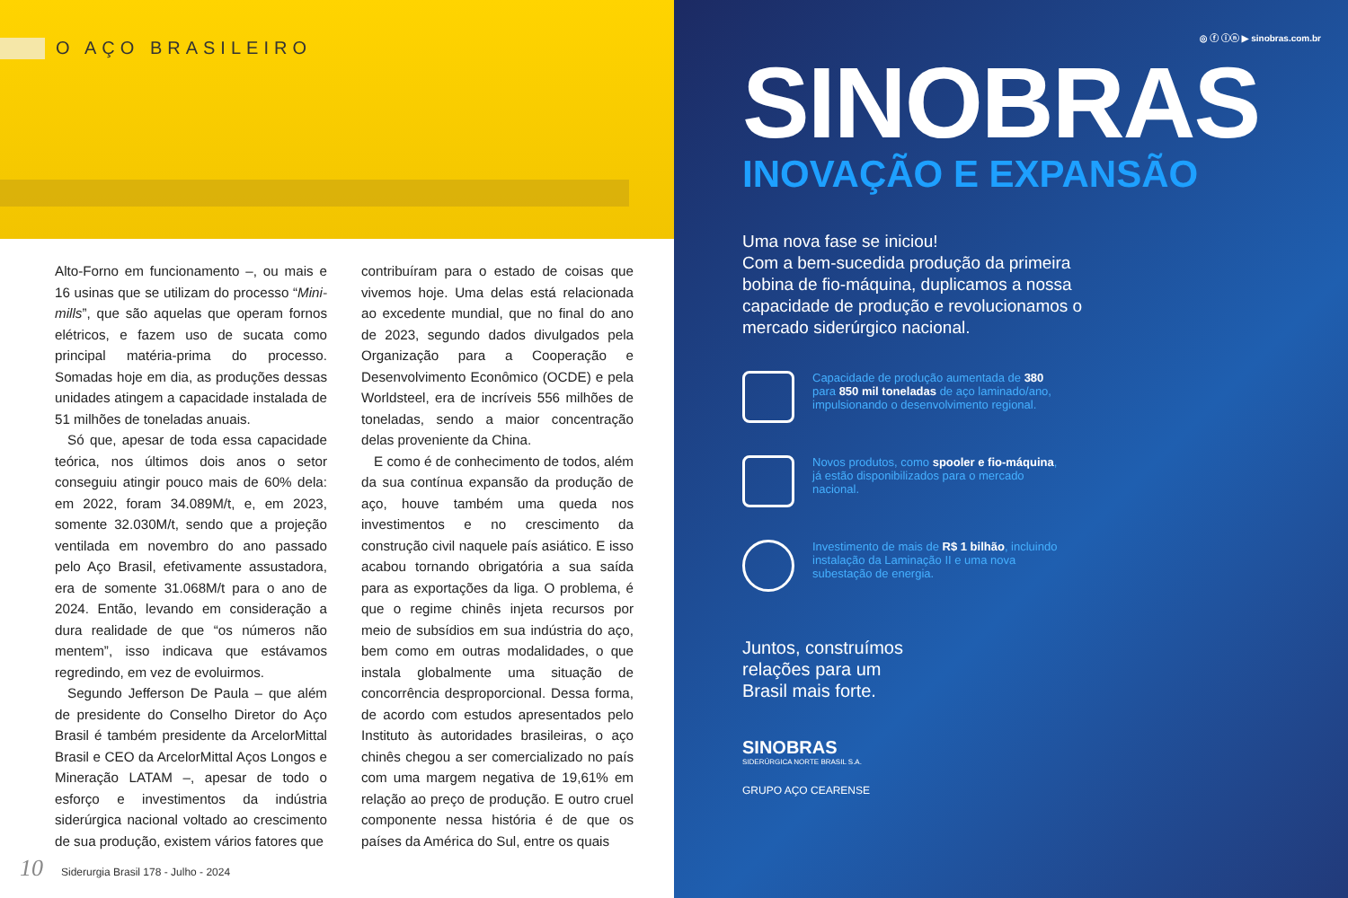O AÇO BRASILEIRO
Alto-Forno em funcionamento –, ou mais e 16 usinas que se utilizam do processo “Mini-mills”, que são aquelas que operam fornos elétricos, e fazem uso de sucata como principal matéria-prima do processo. Somadas hoje em dia, as produções dessas unidades atingem a capacidade instalada de 51 milhões de toneladas anuais.
Só que, apesar de toda essa capacidade teórica, nos últimos dois anos o setor conseguiu atingir pouco mais de 60% dela: em 2022, foram 34.089M/t, e, em 2023, somente 32.030M/t, sendo que a projeção ventilada em novembro do ano passado pelo Aço Brasil, efetivamente assustadora, era de somente 31.068M/t para o ano de 2024. Então, levando em consideração a dura realidade de que “os números não mentem”, isso indicava que estávamos regredindo, em vez de evoluirmos.
Segundo Jefferson De Paula – que além de presidente do Conselho Diretor do Aço Brasil é também presidente da ArcelorMittal Brasil e CEO da ArcelorMittal Aços Longos e Mineração LATAM –, apesar de todo o esforço e investimentos da indústria siderúrgica nacional voltado ao crescimento de sua produção, existem vários fatores que
contribuíram para o estado de coisas que vivemos hoje. Uma delas está relacionada ao excedente mundial, que no final do ano de 2023, segundo dados divulgados pela Organização para a Cooperação e Desenvolvimento Econômico (OCDE) e pela Worldsteel, era de incríveis 556 milhões de toneladas, sendo a maior concentração delas proveniente da China.
E como é de conhecimento de todos, além da sua contínua expansão da produção de aço, houve também uma queda nos investimentos e no crescimento da construção civil naquele país asiático. E isso acabou tornando obrigatória a sua saída para as exportações da liga. O problema, é que o regime chinês injeta recursos por meio de subsídios em sua indústria do aço, bem como em outras modalidades, o que instala globalmente uma situação de concorrência desproporcional. Dessa forma, de acordo com estudos apresentados pelo Instituto às autoridades brasileiras, o aço chinês chegou a ser comercializado no país com uma margem negativa de 19,61% em relação ao preço de produção. E outro cruel componente nessa história é de que os países da América do Sul, entre os quais
10 Siderurgia Brasil 178 - Julho - 2024
◎ ⓕ ⓘⓝ ▶ sinobras.com.br
SINOBRAS
INOVAÇÃO E EXPANSÃO
Uma nova fase se iniciou!
Com a bem-sucedida produção da primeira bobina de fio-máquina, duplicamos a nossa capacidade de produção e revolucionamos o mercado siderúrgico nacional.
Capacidade de produção aumentada de 380 para 850 mil toneladas de aço laminado/ano, impulsionando o desenvolvimento regional.
Novos produtos, como spooler e fio-máquina, já estão disponibilizados para o mercado nacional.
Investimento de mais de R$ 1 bilhão, incluindo instalação da Laminação II e uma nova subestação de energia.
Juntos, construímos
relações para um
Brasil mais forte.
SINOBRAS
SIDERÚRGICA NORTE BRASIL S.A.
GRUPO AÇO CEARENSE